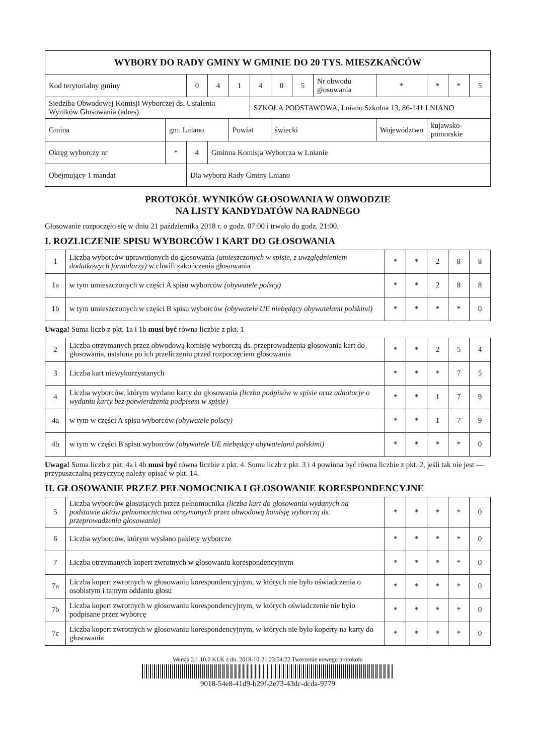| WYBORY DO RADY GMINY W GMINIE DO 20 TYS. MIESZKAŃCÓW | | | | | | | | | | | | | |
| Kod terytorialny gminy | | | 0 | 4 | 1 | 4 | 0 | 5 | Nr obwodu głosowania | * | * | * | 5 |
| Siedziba Obwodowej Komisji Wyborczej ds. Ustalenia Wyników Głosowania (adres) | | | | | | SZKOŁA PODSTAWOWA, Lniano Szkolna 13, 86-141 LNIANO | | | | | | | |
| Gmina | gm. Lniano | | | | Powiat | | świecki | | | Województwo | kujawsko-pomorskie | | |
| Okręg wyborczy nr | | * | 4 | Gminna Komisja Wyborcza w Lnianie | | | | | | | | | |
| Obejmujący 1 mandat | | | Dla wyboru Rady Gminy Lniano | | | | | | | | | | |
PROTOKÓŁ WYNIKÓW GŁOSOWANIA W OBWODZIE
NA LISTY KANDYDATÓW NA RADNEGO
Głosowanie rozpoczęło się w dniu 21 października 2018 r. o godz. 07:00 i trwało do godz. 21:00.
I. ROZLICZENIE SPISU WYBORCÓW I KART DO GŁOSOWANIA
| 1 | Liczba wyborców uprawnionych do głosowania (umieszczonych w spisie, z uwzględnieniem dodatkowych formularzy) w chwili zakończenia głosowania | * | * | 2 | 8 | 8 |
| 1a | w tym umieszczonych w części A spisu wyborców (obywatele polscy) | * | * | 2 | 8 | 8 |
| 1b | w tym umieszczonych w części B spisu wyborców (obywatele UE niebędący obywatelami polskimi) | * | * | * | * | 0 |
Uwaga! Suma liczb z pkt. 1a i 1b musi być równa liczbie z pkt. 1
| 2 | Liczba otrzymanych przez obwodową komisję wyborczą ds. przeprowadzenia głosowania kart do głosowania, ustalona po ich przeliczeniu przed rozpoczęciem głosowania | * | * | 2 | 5 | 4 |
| 3 | Liczba kart niewykorzystanych | * | * | * | 7 | 5 |
| 4 | Liczba wyborców, którym wydano karty do głosowania (liczba podpisów w spisie oraz adnotacje o wydaniu karty bez potwierdzenia podpisem w spisie) | * | * | 1 | 7 | 9 |
| 4a | w tym w części A spisu wyborców (obywatele polscy) | * | * | 1 | 7 | 9 |
| 4b | w tym w części B spisu wyborców (obywatele UE niebędący obywatelami polskimi) | * | * | * | * | 0 |
Uwaga! Suma liczb z pkt. 4a i 4b musi być równa liczbie z pkt. 4. Suma liczb z pkt. 3 i 4 powinna być równa liczbie z pkt. 2, jeśli tak nie jest — przypuszczalną przyczynę należy opisać w pkt. 14.
II. GŁOSOWANIE PRZEZ PEŁNOMOCNIKA I GŁOSOWANIE KORESPONDENCYJNE
| 5 | Liczba wyborców głosujących przez pełnomocnika (liczba kart do głosowania wydanych na podstawie aktów pełnomocnictwa otrzymanych przez obwodową komisję wyborczą ds. przeprowadzenia głosowania) | * | * | * | * | 0 |
| 6 | Liczba wyborców, którym wysłano pakiety wyborcze | * | * | * | * | 0 |
| 7 | Liczba otrzymanych kopert zwrotnych w głosowaniu korespondencyjnym | * | * | * | * | 0 |
| 7a | Liczba kopert zwrotnych w głosowaniu korespondencyjnym, w których nie było oświadczenia o osobistym i tajnym oddaniu głosu | * | * | * | * | 0 |
| 7b | Liczba kopert zwrotnych w głosowaniu korespondencyjnym, w których oświadczenie nie było podpisane przez wyborcę | * | * | * | * | 0 |
| 7c | Liczba kopert zwrotnych w głosowaniu korespondencyjnym, w których nie było koperty na karty do głosowania | * | * | * | * | 0 |
Wersja 2.1.10.0 KLK z dn. 2018-10-21 23:54:22 Tworzenie nowego protokołu
9018-54e8-41d9-b29f-2e73-43dc-dcda-9779